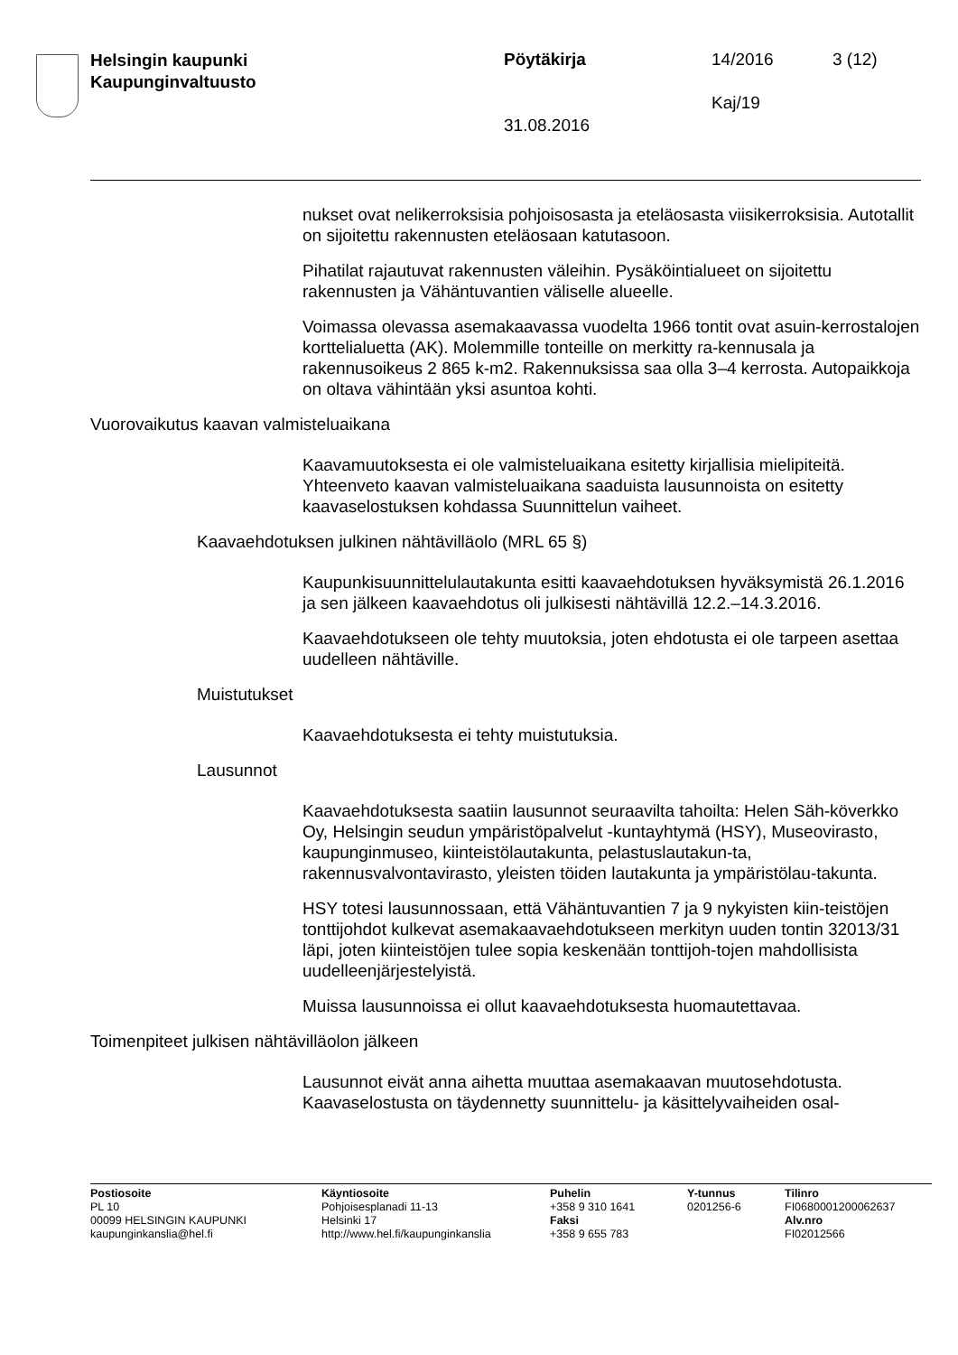Helsingin kaupunki
Kaupunginvaltuusto
Pöytäkirja 14/2016 3 (12)
Kaj/19
31.08.2016
nukset ovat nelikerroksisia pohjoisosasta ja eteläosasta viisikerroksisia. Autotallit on sijoitettu rakennusten eteläosaan katutasoon.
Pihatilat rajautuvat rakennusten väleihin. Pysäköintialueet on sijoitettu rakennusten ja Vähäntuvantien väliselle alueelle.
Voimassa olevassa asemakaavassa vuodelta 1966 tontit ovat asuin-kerrostalojen korttelialuetta (AK). Molemmille tonteille on merkitty ra-kennusala ja rakennusoikeus 2 865 k-m2. Rakennuksissa saa olla 3–4 kerrosta. Autopaikkoja on oltava vähintään yksi asuntoa kohti.
Vuorovaikutus kaavan valmisteluaikana
Kaavamuutoksesta ei ole valmisteluaikana esitetty kirjallisia mielipiteitä. Yhteenveto kaavan valmisteluaikana saaduista lausunnoista on esitetty kaavaselostuksen kohdassa Suunnittelun vaiheet.
Kaavaehdotuksen julkinen nähtävilläolo (MRL 65 §)
Kaupunkisuunnittelulautakunta esitti kaavaehdotuksen hyväksymistä 26.1.2016 ja sen jälkeen kaavaehdotus oli julkisesti nähtävillä 12.2.–14.3.2016.
Kaavaehdotukseen ole tehty muutoksia, joten ehdotusta ei ole tarpeen asettaa uudelleen nähtäville.
Muistutukset
Kaavaehdotuksesta ei tehty muistutuksia.
Lausunnot
Kaavaehdotuksesta saatiin lausunnot seuraavilta tahoilta: Helen Säh-köverkko Oy, Helsingin seudun ympäristöpalvelut -kuntayhtymä (HSY), Museovirasto, kaupunginmuseo, kiinteistölautakunta, pelastuslautakun-ta, rakennusvalvontavirasto, yleisten töiden lautakunta ja ympäristölau-takunta.
HSY totesi lausunnossaan, että Vähäntuvantien 7 ja 9 nykyisten kiin-teistöjen tonttijohdot kulkevat asemakaavaehdotukseen merkityn uuden tontin 32013/31 läpi, joten kiinteistöjen tulee sopia keskenään tonttijoh-tojen mahdollisista uudelleenjärjestelyistä.
Muissa lausunnoissa ei ollut kaavaehdotuksesta huomautettavaa.
Toimenpiteet julkisen nähtävilläolon jälkeen
Lausunnot eivät anna aihetta muuttaa asemakaavan muutosehdotusta. Kaavaselostusta on täydennetty suunnittelu- ja käsittelyvaiheiden osal-
Postiosoite
PL 10
00099 HELSINGIN KAUPUNKI
kaupunginkanslia@hel.fi
Käyntiosoite
Pohjoisesplanadi 11-13
Helsinki 17
http://www.hel.fi/kaupunginkanslia
Puhelin
+358 9 310 1641
Faksi
+358 9 655 783
Y-tunnus
0201256-6
Tilinro
FI0680001200062637
Alv.nro
FI02012566